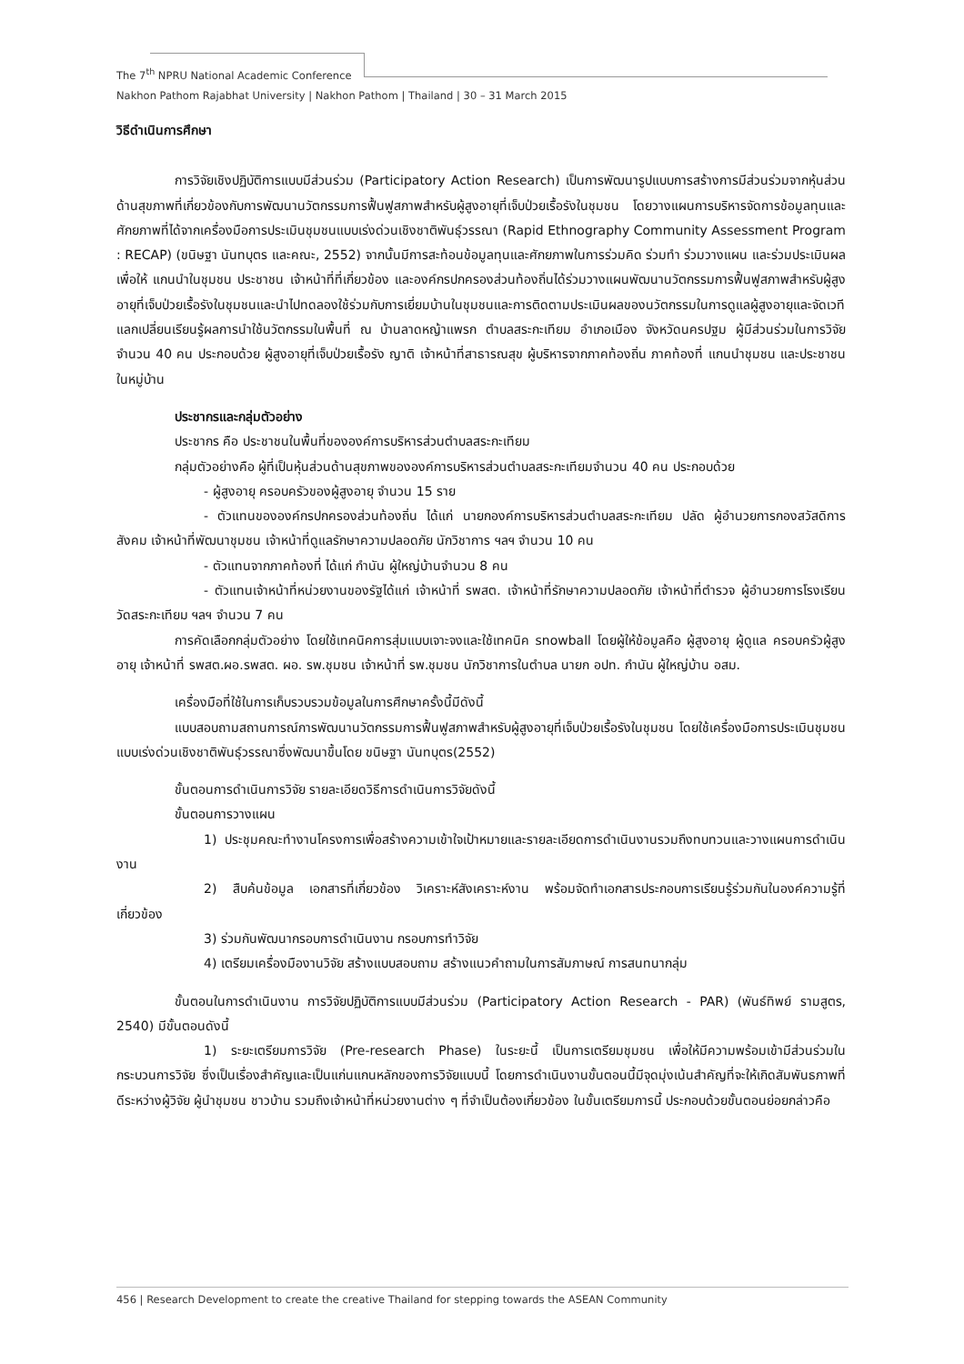The 7<sup>th</sup> NPRU National Academic Conference
Nakhon Pathom Rajabhat University | Nakhon Pathom | Thailand | 30 – 31 March 2015
วิธีดำเนินการศึกษา
การวิจัยเชิงปฏิบัติการแบบมีส่วนร่วม (Participatory Action Research) เป็นการพัฒนารูปแบบการสร้างการมีส่วนร่วมจากหุ้นส่วนด้านสุขภาพที่เกี่ยวข้องกับการพัฒนานวัตกรรมการฟื้นฟูสภาพสำหรับผู้สูงอายุที่เจ็บป่วยเรื้อรังในชุมชน โดยวางแผนการบริหารจัดการข้อมูลทุนและศักยภาพที่ได้จากเครื่องมือการประเมินชุมชนแบบเร่งด่วนเชิงชาติพันธุ์วรรณา (Rapid Ethnography Community Assessment Program : RECAP) (ขนิษฐา นันทบุตร และคณะ, 2552) จากนั้นมีการสะท้อนข้อมูลทุนและศักยภาพในการร่วมคิด ร่วมทำ ร่วมวางแผน และร่วมประเมินผล เพื่อให้ แกนนำในชุมชน ประชาชน เจ้าหน้าที่ที่เกี่ยวข้อง และองค์กรปกครองส่วนท้องถิ่นได้ร่วมวางแผนพัฒนานวัตกรรมการฟื้นฟูสภาพสำหรับผู้สูงอายุที่เจ็บป่วยเรื้อรังในชุมชนและนำไปทดลองใช้ร่วมกับการเยี่ยมบ้านในชุมชนและการติดตามประเมินผลของนวัตกรรมในการดูแลผู้สูงอายุและจัดเวทีแลกเปลี่ยนเรียนรู้ผลการนำใช้นวัตกรรมในพื้นที่ ณ บ้านลาดหญ้าแพรก ตำบลสระกะเทียม อำเภอเมือง จังหวัดนครปฐม ผู้มีส่วนร่วมในการวิจัยจำนวน 40 คน ประกอบด้วย ผู้สูงอายุที่เจ็บป่วยเรื้อรัง ญาติ เจ้าหน้าที่สาธารณสุข ผู้บริหารจากภาคท้องถิ่น ภาคท้องที่ แกนนำชุมชน และประชาชนในหมู่บ้าน
ประชากรและกลุ่มตัวอย่าง
ประชากร คือ ประชาชนในพื้นที่ขององค์การบริหารส่วนตำบลสระกะเทียม
กลุ่มตัวอย่างคือ ผู้ที่เป็นหุ้นส่วนด้านสุขภาพขององค์การบริหารส่วนตำบลสระกะเทียมจำนวน 40 คน ประกอบด้วย
- ผู้สูงอายุ ครอบครัวของผู้สูงอายุ จำนวน 15 ราย
- ตัวแทนขององค์กรปกครองส่วนท้องถิ่น ได้แก่ นายกองค์การบริหารส่วนตำบลสระกะเทียม ปลัด ผู้อำนวยการกองสวัสดิการสังคม เจ้าหน้าที่พัฒนาชุมชน เจ้าหน้าที่ดูแลรักษาความปลอดภัย นักวิชาการ ฯลฯ จำนวน 10 คน
- ตัวแทนจากภาคท้องที่ ได้แก่ กำนัน ผู้ใหญ่บ้านจำนวน 8 คน
- ตัวแทนเจ้าหน้าที่หน่วยงานของรัฐได้แก่ เจ้าหน้าที่ รพสต. เจ้าหน้าที่รักษาความปลอดภัย เจ้าหน้าที่ตำรวจ ผู้อำนวยการโรงเรียน วัดสระกะเทียม ฯลฯ จำนวน 7 คน
การคัดเลือกกลุ่มตัวอย่าง โดยใช้เทคนิคการสุ่มแบบเจาะจงและใช้เทคนิค snowball โดยผู้ให้ข้อมูลคือ ผู้สูงอายุ ผู้ดูแล ครอบครัวผู้สูงอายุ เจ้าหน้าที่ รพสต.ผอ.รพสต. ผอ. รพ.ชุมชน เจ้าหน้าที่ รพ.ชุมชน นักวิชาการในตำบล นายก อปท. กำนัน ผู้ใหญ่บ้าน อสม.
เครื่องมือที่ใช้ในการเก็บรวบรวมข้อมูลในการศึกษาครั้งนี้มีดังนี้
แบบสอบถามสถานการณ์การพัฒนานวัตกรรมการฟื้นฟูสภาพสำหรับผู้สูงอายุที่เจ็บป่วยเรื้อรังในชุมชน โดยใช้เครื่องมือการประเมินชุมชนแบบเร่งด่วนเชิงชาติพันธุ์วรรณาซึ่งพัฒนาขึ้นโดย ขนิษฐา นันทบุตร(2552)
ขั้นตอนการดำเนินการวิจัย รายละเอียดวิธีการดำเนินการวิจัยดังนี้
ขั้นตอนการวางแผน
1) ประชุมคณะทำงานโครงการเพื่อสร้างความเข้าใจเป้าหมายและรายละเอียดการดำเนินงานรวมถึงทบทวนและวางแผนการดำเนินงาน
2) สืบค้นข้อมูล เอกสารที่เกี่ยวข้อง วิเคราะห์สังเคราะห์งาน พร้อมจัดทำเอกสารประกอบการเรียนรู้ร่วมกันในองค์ความรู้ที่เกี่ยวข้อง
3) ร่วมกันพัฒนากรอบการดำเนินงาน กรอบการทำวิจัย
4) เตรียมเครื่องมืองานวิจัย สร้างแบบสอบถาม สร้างแนวคำถามในการสัมภาษณ์ การสนทนากลุ่ม
ขั้นตอนในการดำเนินงาน การวิจัยปฏิบัติการแบบมีส่วนร่วม (Participatory Action Research - PAR) (พันธ์ทิพย์ รามสูตร, 2540) มีขั้นตอนดังนี้
1) ระยะเตรียมการวิจัย (Pre-research Phase) ในระยะนี้ เป็นการเตรียมชุมชน เพื่อให้มีความพร้อมเข้ามีส่วนร่วมในกระบวนการวิจัย ซึ่งเป็นเรื่องสำคัญและเป็นแก่นแกนหลักของการวิจัยแบบนี้ โดยการดำเนินงานขั้นตอนนี้มีจุดมุ่งเน้นสำคัญที่จะให้เกิดสัมพันธภาพที่ดีระหว่างผู้วิจัย ผู้นำชุมชน ชาวบ้าน รวมถึงเจ้าหน้าที่หน่วยงานต่าง ๆ ที่จำเป็นต้องเกี่ยวข้อง ในขั้นเตรียมการนี้ ประกอบด้วยขั้นตอนย่อยกล่าวคือ
456 | Research Development to create the creative Thailand for stepping towards the ASEAN Community